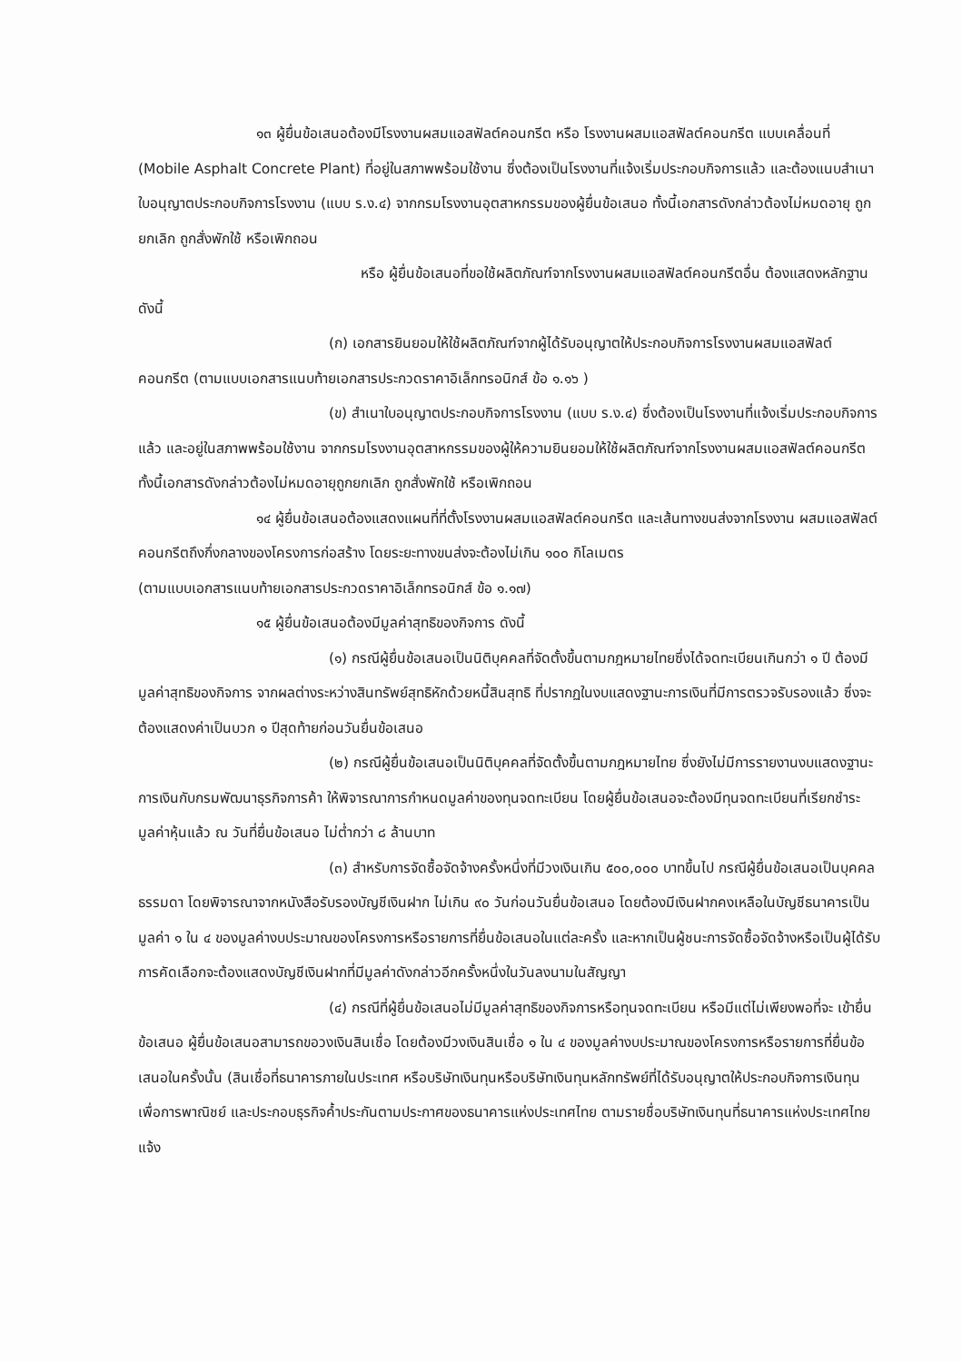๑๓ ผู้ยื่นข้อเสนอต้องมีโรงงานผสมแอสฟัลต์คอนกรีต หรือ โรงงานผสมแอสฟัลต์คอนกรีต แบบเคลื่อนที่ (Mobile Asphalt Concrete Plant) ที่อยู่ในสภาพพร้อมใช้งาน ซึ่งต้องเป็นโรงงานที่แจ้งเริ่มประกอบกิจการแล้ว และต้องแนบสำเนาใบอนุญาตประกอบกิจการโรงงาน (แบบ ร.ง.๔) จากกรมโรงงานอุตสาหกรรมของผู้ยื่นข้อเสนอ ทั้งนี้เอกสารดังกล่าวต้องไม่หมดอายุ ถูกยกเลิก ถูกสั่งพักใช้ หรือเพิกถอน
หรือ ผู้ยื่นข้อเสนอที่ขอใช้ผลิตภัณฑ์จากโรงงานผสมแอสฟัลต์คอนกรีตอื่น ต้องแสดงหลักฐานดังนี้
(ก) เอกสารยินยอมให้ใช้ผลิตภัณฑ์จากผู้ได้รับอนุญาตให้ประกอบกิจการโรงงานผสมแอสฟัลต์คอนกรีต (ตามแบบเอกสารแนบท้ายเอกสารประกวดราคาอิเล็กทรอนิกส์ ข้อ ๑.๑๖ )
(ข) สำเนาใบอนุญาตประกอบกิจการโรงงาน (แบบ ร.ง.๔) ซึ่งต้องเป็นโรงงานที่แจ้งเริ่มประกอบกิจการแล้ว และอยู่ในสภาพพร้อมใช้งาน จากกรมโรงงานอุตสาหกรรมของผู้ให้ความยินยอมให้ใช้ผลิตภัณฑ์จากโรงงานผสมแอสฟัลต์คอนกรีต ทั้งนี้เอกสารดังกล่าวต้องไม่หมดอายุถูกยกเลิก ถูกสั่งพักใช้ หรือเพิกถอน
๑๔ ผู้ยื่นข้อเสนอต้องแสดงแผนที่ที่ตั้งโรงงานผสมแอสฟัลต์คอนกรีต และเส้นทางขนส่งจากโรงงาน ผสมแอสฟัลต์คอนกรีตถึงกึ่งกลางของโครงการก่อสร้าง โดยระยะทางขนส่งจะต้องไม่เกิน ๑๐๐ กิโลเมตร
(ตามแบบเอกสารแนบท้ายเอกสารประกวดราคาอิเล็กทรอนิกส์ ข้อ ๑.๑๗)
๑๕ ผู้ยื่นข้อเสนอต้องมีมูลค่าสุทธิของกิจการ ดังนี้
(๑) กรณีผู้ยื่นข้อเสนอเป็นนิติบุคคลที่จัดตั้งขึ้นตามกฎหมายไทยซึ่งได้จดทะเบียนเกินกว่า ๑ ปี ต้องมีมูลค่าสุทธิของกิจการ จากผลต่างระหว่างสินทรัพย์สุทธิหักด้วยหนี้สินสุทธิ ที่ปรากฏในงบแสดงฐานะการเงินที่มีการตรวจรับรองแล้ว ซึ่งจะต้องแสดงค่าเป็นบวก ๑ ปีสุดท้ายก่อนวันยื่นข้อเสนอ
(๒) กรณีผู้ยื่นข้อเสนอเป็นนิติบุคคลที่จัดตั้งขึ้นตามกฎหมายไทย ซึ่งยังไม่มีการรายงานงบแสดงฐานะการเงินกับกรมพัฒนาธุรกิจการค้า ให้พิจารณาการกำหนดมูลค่าของทุนจดทะเบียน โดยผู้ยื่นข้อเสนอจะต้องมีทุนจดทะเบียนที่เรียกชำระมูลค่าหุ้นแล้ว ณ วันที่ยื่นข้อเสนอ ไม่ต่ำกว่า ๘ ล้านบาท
(๓) สำหรับการจัดซื้อจัดจ้างครั้งหนึ่งที่มีวงเงินเกิน ๕๐๐,๐๐๐ บาทขึ้นไป กรณีผู้ยื่นข้อเสนอเป็นบุคคลธรรมดา โดยพิจารณาจากหนังสือรับรองบัญชีเงินฝาก ไม่เกิน ๙๐ วันก่อนวันยื่นข้อเสนอ โดยต้องมีเงินฝากคงเหลือในบัญชีธนาคารเป็นมูลค่า ๑ ใน ๔ ของมูลค่างบประมาณของโครงการหรือรายการที่ยื่นข้อเสนอในแต่ละครั้ง และหากเป็นผู้ชนะการจัดซื้อจัดจ้างหรือเป็นผู้ได้รับการคัดเลือกจะต้องแสดงบัญชีเงินฝากที่มีมูลค่าดังกล่าวอีกครั้งหนึ่งในวันลงนามในสัญญา
(๔) กรณีที่ผู้ยื่นข้อเสนอไม่มีมูลค่าสุทธิของกิจการหรือทุนจดทะเบียน หรือมีแต่ไม่เพียงพอที่จะ เข้ายื่นข้อเสนอ ผู้ยื่นข้อเสนอสามารถขอวงเงินสินเชื่อ โดยต้องมีวงเงินสินเชื่อ ๑ ใน ๔ ของมูลค่างบประมาณของโครงการหรือรายการที่ยื่นข้อเสนอในครั้งนั้น (สินเชื่อที่ธนาคารภายในประเทศ หรือบริษัทเงินทุนหรือบริษัทเงินทุนหลักทรัพย์ที่ได้รับอนุญาตให้ประกอบกิจการเงินทุนเพื่อการพาณิชย์ และประกอบธุรกิจค้ำประกันตามประกาศของธนาคารแห่งประเทศไทย ตามรายชื่อบริษัทเงินทุนที่ธนาคารแห่งประเทศไทยแจ้ง